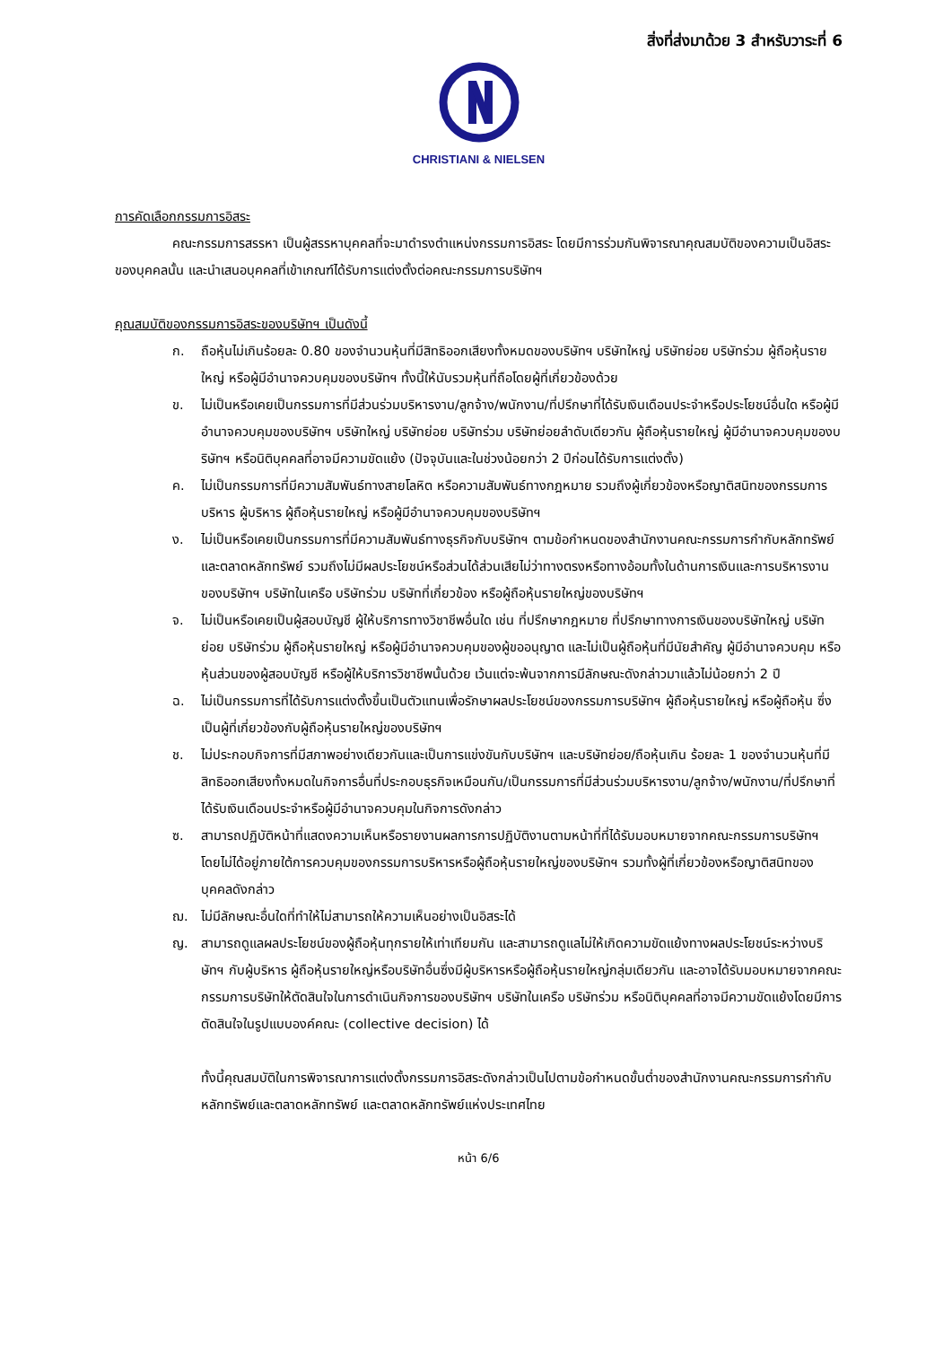สิ่งที่ส่งมาด้วย 3 สำหรับวาระที่ 6
CHRISTIANI & NIELSEN
การคัดเลือกกรรมการอิสระ
คณะกรรมการสรรหา เป็นผู้สรรหาบุคคลที่จะมาดำรงตำแหน่งกรรมการอิสระ โดยมีการร่วมกันพิจารณาคุณสมบัติของความเป็นอิสระของบุคคลนั้น และนำเสนอบุคคลที่เข้าเกณฑ์ได้รับการแต่งตั้งต่อคณะกรรมการบริษัทฯ
คุณสมบัติของกรรมการอิสระของบริษัทฯ เป็นดังนี้
ก. ถือหุ้นไม่เกินร้อยละ 0.80 ของจำนวนหุ้นที่มีสิทธิออกเสียงทั้งหมดของบริษัทฯ บริษัทใหญ่ บริษัทย่อย บริษัทร่วม ผู้ถือหุ้นรายใหญ่ หรือผู้มีอำนาจควบคุมของบริษัทฯ ทั้งนี้ให้นับรวมหุ้นที่ถือโดยผู้ที่เกี่ยวข้องด้วย
ข. ไม่เป็นหรือเคยเป็นกรรมการที่มีส่วนร่วมบริหารงาน/ลูกจ้าง/พนักงาน/ที่ปรึกษาที่ได้รับเงินเดือนประจำหรือประโยชน์อื่นใด หรือผู้มีอำนาจควบคุมของบริษัทฯ บริษัทใหญ่ บริษัทย่อย บริษัทร่วม บริษัทย่อยลำดับเดียวกัน ผู้ถือหุ้นรายใหญ่ ผู้มีอำนาจควบคุมของบริษัทฯ หรือนิติบุคคลที่อาจมีความขัดแย้ง (ปัจจุบันและในช่วงน้อยกว่า 2 ปีก่อนได้รับการแต่งตั้ง)
ค. ไม่เป็นกรรมการที่มีความสัมพันธ์ทางสายโลหิต หรือความสัมพันธ์ทางกฎหมาย รวมถึงผู้เกี่ยวข้องหรือญาติสนิทของกรรมการบริหาร ผู้บริหาร ผู้ถือหุ้นรายใหญ่ หรือผู้มีอำนาจควบคุมของบริษัทฯ
ง. ไม่เป็นหรือเคยเป็นกรรมการที่มีความสัมพันธ์ทางธุรกิจกับบริษัทฯ ตามข้อกำหนดของสำนักงานคณะกรรมการกำกับหลักทรัพย์และตลาดหลักทรัพย์ รวมถึงไม่มีผลประโยชน์หรือส่วนได้ส่วนเสียไม่ว่าทางตรงหรือทางอ้อมทั้งในด้านการเงินและการบริหารงานของบริษัทฯ บริษัทในเครือ บริษัทร่วม บริษัทที่เกี่ยวข้อง หรือผู้ถือหุ้นรายใหญ่ของบริษัทฯ
จ. ไม่เป็นหรือเคยเป็นผู้สอบบัญชี ผู้ให้บริการทางวิชาชีพอื่นใด เช่น ที่ปรึกษากฎหมาย ที่ปรึกษาทางการเงินของบริษัทใหญ่ บริษัทย่อย บริษัทร่วม ผู้ถือหุ้นรายใหญ่ หรือผู้มีอำนาจควบคุมของผู้ขออนุญาต และไม่เป็นผู้ถือหุ้นที่มีนัยสำคัญ ผู้มีอำนาจควบคุม หรือหุ้นส่วนของผู้สอบบัญชี หรือผู้ให้บริการวิชาชีพนั้นด้วย เว้นแต่จะพ้นจากการมีลักษณะดังกล่าวมาแล้วไม่น้อยกว่า 2 ปี
ฉ. ไม่เป็นกรรมการที่ได้รับการแต่งตั้งขึ้นเป็นตัวแทนเพื่อรักษาผลประโยชน์ของกรรมการบริษัทฯ ผู้ถือหุ้นรายใหญ่ หรือผู้ถือหุ้น ซึ่งเป็นผู้ที่เกี่ยวข้องกับผู้ถือหุ้นรายใหญ่ของบริษัทฯ
ช. ไม่ประกอบกิจการที่มีสภาพอย่างเดียวกันและเป็นการแข่งขันกับบริษัทฯ และบริษัทย่อย/ถือหุ้นเกิน ร้อยละ 1 ของจำนวนหุ้นที่มีสิทธิออกเสียงทั้งหมดในกิจการอื่นที่ประกอบธุรกิจเหมือนกัน/เป็นกรรมการที่มีส่วนร่วมบริหารงาน/ลูกจ้าง/พนักงาน/ที่ปรึกษาที่ได้รับเงินเดือนประจำหรือผู้มีอำนาจควบคุมในกิจการดังกล่าว
ซ. สามารถปฏิบัติหน้าที่แสดงความเห็นหรือรายงานผลการการปฏิบัติงานตามหน้าที่ที่ได้รับมอบหมายจากคณะกรรมการบริษัทฯ โดยไม่ได้อยู่ภายใต้การควบคุมของกรรมการบริหารหรือผู้ถือหุ้นรายใหญ่ของบริษัทฯ รวมทั้งผู้ที่เกี่ยวข้องหรือญาติสนิทของบุคคลดังกล่าว
ฌ. ไม่มีลักษณะอื่นใดที่ทำให้ไม่สามารถให้ความเห็นอย่างเป็นอิสระได้
ญ. สามารถดูแลผลประโยชน์ของผู้ถือหุ้นทุกรายให้เท่าเทียมกัน และสามารถดูแลไม่ให้เกิดความขัดแย้งทางผลประโยชน์ระหว่างบริษัทฯ กับผู้บริหาร ผู้ถือหุ้นรายใหญ่หรือบริษัทอื่นซึ่งมีผู้บริหารหรือผู้ถือหุ้นรายใหญ่กลุ่มเดียวกัน และอาจได้รับมอบหมายจากคณะกรรมการบริษัทให้ตัดสินใจในการดำเนินกิจการของบริษัทฯ บริษัทในเครือ บริษัทร่วม หรือนิติบุคคลที่อาจมีความขัดแย้งโดยมีการตัดสินใจในรูปแบบองค์คณะ (collective decision) ได้
ทั้งนี้คุณสมบัติในการพิจารณาการแต่งตั้งกรรมการอิสระดังกล่าวเป็นไปตามข้อกำหนดขั้นต่ำของสำนักงานคณะกรรมการกำกับหลักทรัพย์และตลาดหลักทรัพย์ และตลาดหลักทรัพย์แห่งประเทศไทย
หน้า 6/6